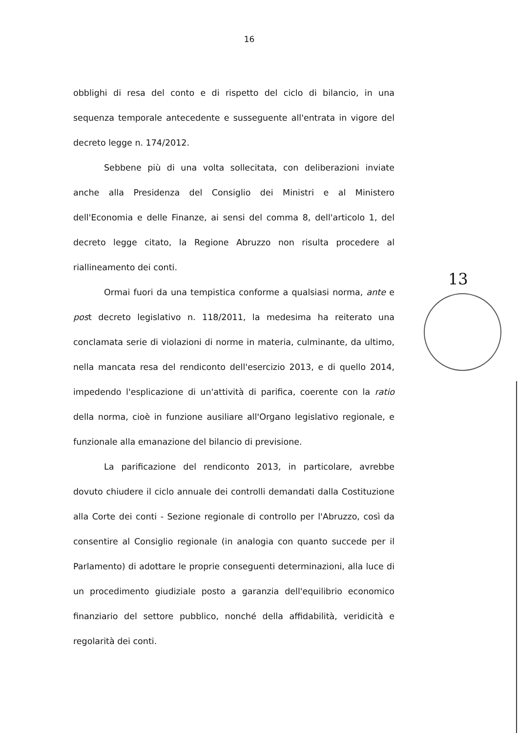16
obblighi di resa del conto e di rispetto del ciclo di bilancio, in una sequenza temporale antecedente e susseguente all'entrata in vigore del decreto legge n. 174/2012.
Sebbene più di una volta sollecitata, con deliberazioni inviate anche alla Presidenza del Consiglio dei Ministri e al Ministero dell'Economia e delle Finanze, ai sensi del comma 8, dell'articolo 1, del decreto legge citato, la Regione Abruzzo non risulta procedere al riallineamento dei conti.
Ormai fuori da una tempistica conforme a qualsiasi norma, ante e post decreto legislativo n. 118/2011, la medesima ha reiterato una conclamata serie di violazioni di norme in materia, culminante, da ultimo, nella mancata resa del rendiconto dell'esercizio 2013, e di quello 2014, impedendo l'esplicazione di un'attività di parifica, coerente con la ratio della norma, cioè in funzione ausiliare all'Organo legislativo regionale, e funzionale alla emanazione del bilancio di previsione.
La parificazione del rendiconto 2013, in particolare, avrebbe dovuto chiudere il ciclo annuale dei controlli demandati dalla Costituzione alla Corte dei conti - Sezione regionale di controllo per l'Abruzzo, così da consentire al Consiglio regionale (in analogia con quanto succede per il Parlamento) di adottare le proprie conseguenti determinazioni, alla luce di un procedimento giudiziale posto a garanzia dell'equilibrio economico finanziario del settore pubblico, nonché della affidabilità, veridicità e regolarità dei conti.
13